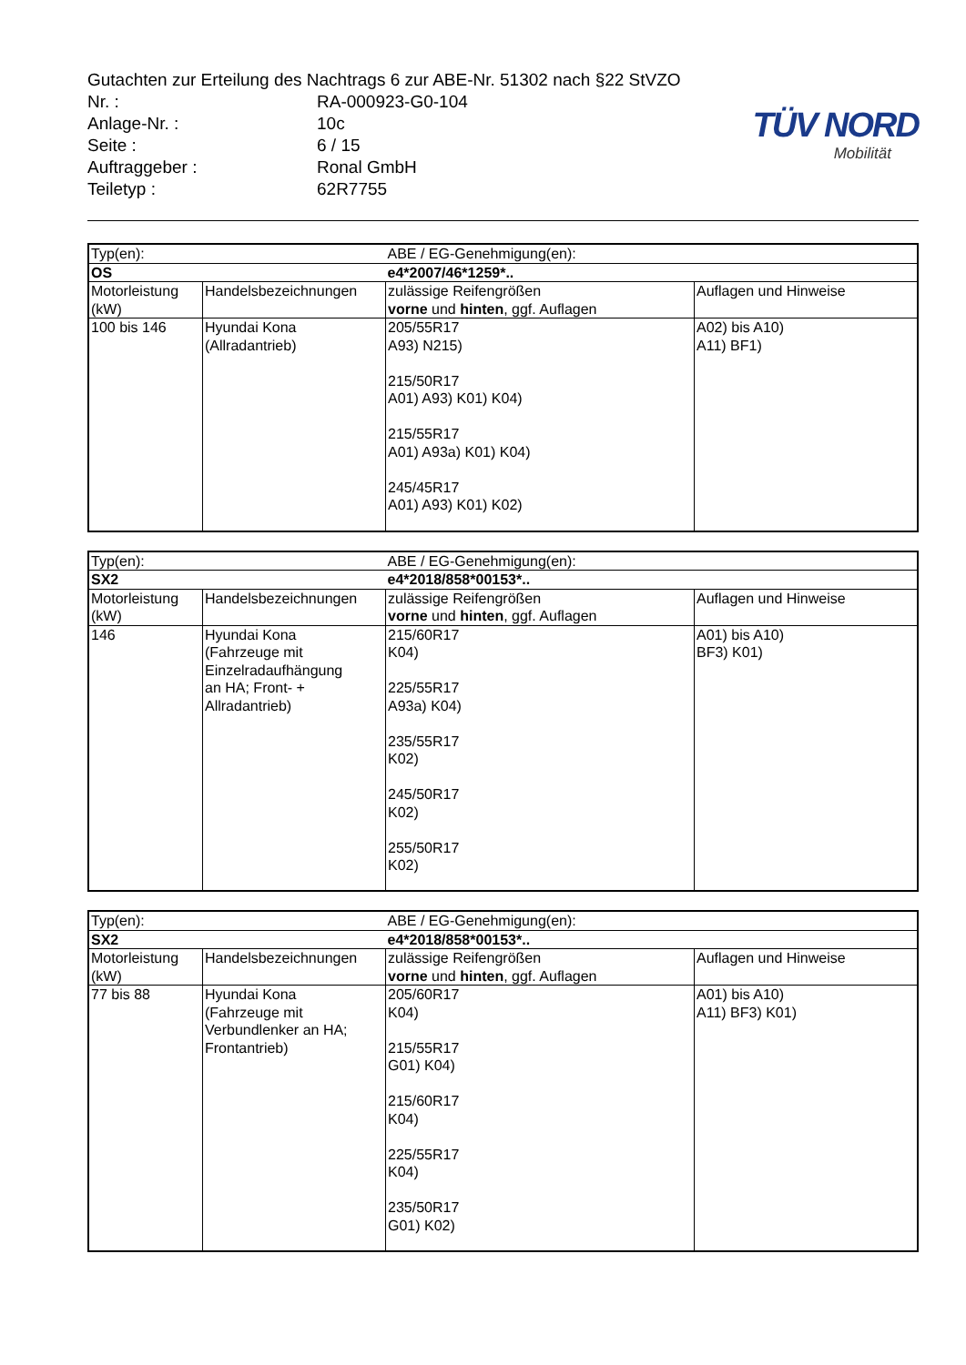Gutachten zur Erteilung des Nachtrags 6 zur ABE-Nr. 51302 nach §22 StVZO
Nr. : RA-000923-G0-104
Anlage-Nr. : 10c
Seite : 6 / 15
Auftraggeber : Ronal GmbH
Teiletyp : 62R7755
TÜV NORD
Mobilität
| Typ(en): | | ABE / EG-Genehmigung(en): | |
| OS | | e4*2007/46*1259*.. | |
| Motorleistung (kW) | Handelsbezeichnungen | zulässige Reifengrößen vorne und hinten , ggf. Auflagen | Auflagen und Hinweise |
| 100 bis 146 | Hyundai Kona (Allradantrieb) | 205/55R17 A93) N215) 215/50R17 A01) A93) K01) K04) 215/55R17 A01) A93a) K01) K04) 245/45R17 A01) A93) K01) K02) | A02) bis A10) A11) BF1) |
| Typ(en): | | ABE / EG-Genehmigung(en): | |
| SX2 | | e4*2018/858*00153*.. | |
| Motorleistung (kW) | Handelsbezeichnungen | zulässige Reifengrößen vorne und hinten , ggf. Auflagen | Auflagen und Hinweise |
| 146 | Hyundai Kona (Fahrzeuge mit Einzelradaufhängung an HA; Front- + Allradantrieb) | 215/60R17 K04) 225/55R17 A93a) K04) 235/55R17 K02) 245/50R17 K02) 255/50R17 K02) | A01) bis A10) BF3) K01) |
| Typ(en): | | ABE / EG-Genehmigung(en): | |
| SX2 | | e4*2018/858*00153*.. | |
| Motorleistung (kW) | Handelsbezeichnungen | zulässige Reifengrößen vorne und hinten , ggf. Auflagen | Auflagen und Hinweise |
| 77 bis 88 | Hyundai Kona (Fahrzeuge mit Verbundlenker an HA; Frontantrieb) | 205/60R17 K04) 215/55R17 G01) K04) 215/60R17 K04) 225/55R17 K04) 235/50R17 G01) K02) | A01) bis A10) A11) BF3) K01) |